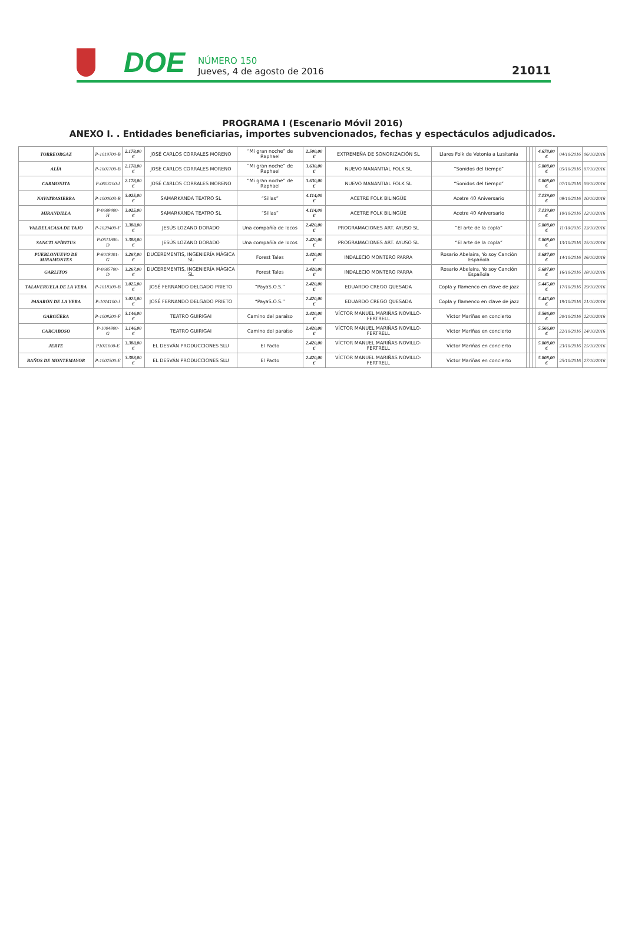DOE
NÚMERO 150
Jueves, 4 de agosto de 2016
21011
PROGRAMA I (Escenario Móvil 2016)
ANEXO I. . Entidades beneficiarias, importes subvencionados, fechas y espectáculos adjudicados.
| TORREORGAZ | P-1019700-B | 2.178,00 € | JOSÉ CARLOS CORRALES MORENO | “Mi gran noche” de Raphael | 2.500,00 € | EXTREMEÑA DE SONORIZACIÓN SL | Llares Folk de Vetonia a Lusitania | | | | 4.678,00 € | 04/10/2016 | 06/10/2016 |
| ALÍA | P-1001700-B | 2.178,00 € | JOSÉ CARLOS CORRALES MORENO | “Mi gran noche” de Raphael | 3.630,00 € | NUEVO MANANTIAL FOLK SL | “Sonidos del tiempo” | | | | 5.808,00 € | 05/10/2016 | 07/10/2016 |
| CARMONITA | P-0603100-I | 2.178,00 € | JOSÉ CARLOS CORRALES MORENO | “Mi gran noche” de Raphael | 3.630,00 € | NUEVO MANANTIAL FOLK SL | “Sonidos del tiempo” | | | | 5.808,00 € | 07/10/2016 | 09/10/2016 |
| NAVATRASIERRA | P-1000003-B | 3.025,00 € | SAMARKANDA TEATRO SL | “Sillas” | 4.114,00 € | ACETRE FOLK BILINGÜE | Acetre 40 Aniversario | | | | 7.139,00 € | 08/10/2016 | 10/10/2016 |
| MIRANDILLA | P-0608400-H | 3.025,00 € | SAMARKANDA TEATRO SL | “Sillas” | 4.114,00 € | ACETRE FOLK BILINGÜE | Acetre 40 Aniversario | | | | 7.139,00 € | 10/10/2016 | 12/10/2016 |
| VALDELACASA DE TAJO | P-1020400-F | 3.388,00 € | JESÚS LOZANO DORADO | Una compañía de locos | 2.420,00 € | PROGRAMACIONES ART. AYUSO SL | “El arte de la copla” | | | | 5.808,00 € | 11/10/2016 | 13/10/2016 |
| SANCTI SPÍRITUS | P-0611800-D | 3.388,00 € | JESÚS LOZANO DORADO | Una compañía de locos | 2.420,00 € | PROGRAMACIONES ART. AYUSO SL | “El arte de la copla” | | | | 5.808,00 € | 13/10/2016 | 15/10/2016 |
| PUEBLONUEVO DE MIRAMONTES | P-6018401-G | 3.267,00 € | DUCEREMENTIS, INGENIERÍA MÁGICA SL | Forest Tales | 2.420,00 € | INDALECIO MONTERO PARRA | Rosario Abelaira, Yo soy Canción Española | | | | 5.687,00 € | 14/10/2016 | 16/10/2016 |
| GARLITOS | P-0605700-D | 3.267,00 € | DUCEREMENTIS, INGENIERÍA MÁGICA SL | Forest Tales | 2.420,00 € | INDALECIO MONTERO PARRA | Rosario Abelaira, Yo soy Canción Española | | | | 5.687,00 € | 16/10/2016 | 18/10/2016 |
| TALAVERUELA DE LA VERA | P-1018300-B | 3.025,00 € | JOSÉ FERNANDO DELGADO PRIETO | “PayaS.O.S.” | 2.420,00 € | EDUARDO CREGO QUESADA | Copla y flamenco en clave de jazz | | | | 5.445,00 € | 17/10/2016 | 19/10/2016 |
| PASARÓN DE LA VERA | P-1014100-J | 3.025,00 € | JOSÉ FERNANDO DELGADO PRIETO | “PayaS.O.S.” | 2.420,00 € | EDUARDO CREGO QUESADA | Copla y flamenco en clave de jazz | | | | 5.445,00 € | 19/10/2016 | 21/10/2016 |
| GARGÜERA | P-1008200-F | 3.146,00 € | TEATRO GUIRIGAI | Camino del paraíso | 2.420,00 € | VÍCTOR MANUEL MARIÑAS NOVILLO-FERTRELL | Víctor Mariñas en concierto | | | | 5.566,00 € | 20/10/2016 | 22/10/2016 |
| CARCABOSO | P-1004800-G | 3.146,00 € | TEATRO GUIRIGAI | Camino del paraíso | 2.420,00 € | VÍCTOR MANUEL MARIÑAS NOVILLO-FERTRELL | Víctor Mariñas en concierto | | | | 5.566,00 € | 22/10/2016 | 24/10/2016 |
| JERTE | P1011000-E | 3.388,00 € | EL DESVÁN PRODUCCIONES SLU | El Pacto | 2.420,00 € | VÍCTOR MANUEL MARIÑAS NOVILLO-FERTRELL | Víctor Mariñas en concierto | | | | 5.808,00 € | 23/10/2016 | 25/10/2016 |
| BAÑOS DE MONTEMAYOR | P-1002500-E | 3.388,00 € | EL DESVÁN PRODUCCIONES SLU | El Pacto | 2.420,00 € | VÍCTOR MANUEL MARIÑAS NOVILLO-FERTRELL | Víctor Mariñas en concierto | | | | 5.808,00 € | 25/10/2016 | 27/10/2016 |